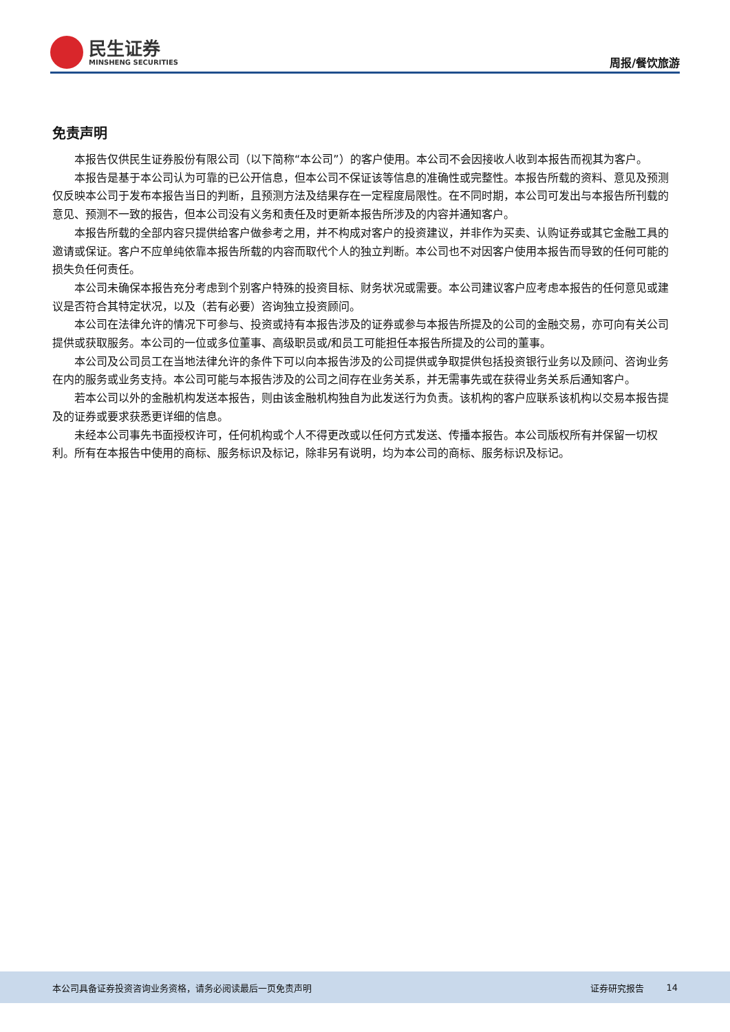民生证券
MINSHENG SECURITIES
周报/餐饮旅游
免责声明
本报告仅供民生证券股份有限公司（以下简称“本公司”）的客户使用。本公司不会因接收人收到本报告而视其为客户。
本报告是基于本公司认为可靠的已公开信息，但本公司不保证该等信息的准确性或完整性。本报告所载的资料、意见及预测仅反映本公司于发布本报告当日的判断，且预测方法及结果存在一定程度局限性。在不同时期，本公司可发出与本报告所刊载的意见、预测不一致的报告，但本公司没有义务和责任及时更新本报告所涉及的内容并通知客户。
本报告所载的全部内容只提供给客户做参考之用，并不构成对客户的投资建议，并非作为买卖、认购证券或其它金融工具的邀请或保证。客户不应单纯依靠本报告所载的内容而取代个人的独立判断。本公司也不对因客户使用本报告而导致的任何可能的损失负任何责任。
本公司未确保本报告充分考虑到个别客户特殊的投资目标、财务状况或需要。本公司建议客户应考虑本报告的任何意见或建议是否符合其特定状况，以及（若有必要）咨询独立投资顾问。
本公司在法律允许的情况下可参与、投资或持有本报告涉及的证券或参与本报告所提及的公司的金融交易，亦可向有关公司提供或获取服务。本公司的一位或多位董事、高级职员或/和员工可能担任本报告所提及的公司的董事。
本公司及公司员工在当地法律允许的条件下可以向本报告涉及的公司提供或争取提供包括投资银行业务以及顾问、咨询业务在内的服务或业务支持。本公司可能与本报告涉及的公司之间存在业务关系，并无需事先或在获得业务关系后通知客户。
若本公司以外的金融机构发送本报告，则由该金融机构独自为此发送行为负责。该机构的客户应联系该机构以交易本报告提及的证券或要求获悉更详细的信息。
未经本公司事先书面授权许可，任何机构或个人不得更改或以任何方式发送、传播本报告。本公司版权所有并保留一切权利。所有在本报告中使用的商标、服务标识及标记，除非另有说明，均为本公司的商标、服务标识及标记。
本公司具备证券投资咨询业务资格，请务必阅读最后一页免责声明 证券研究报告 14